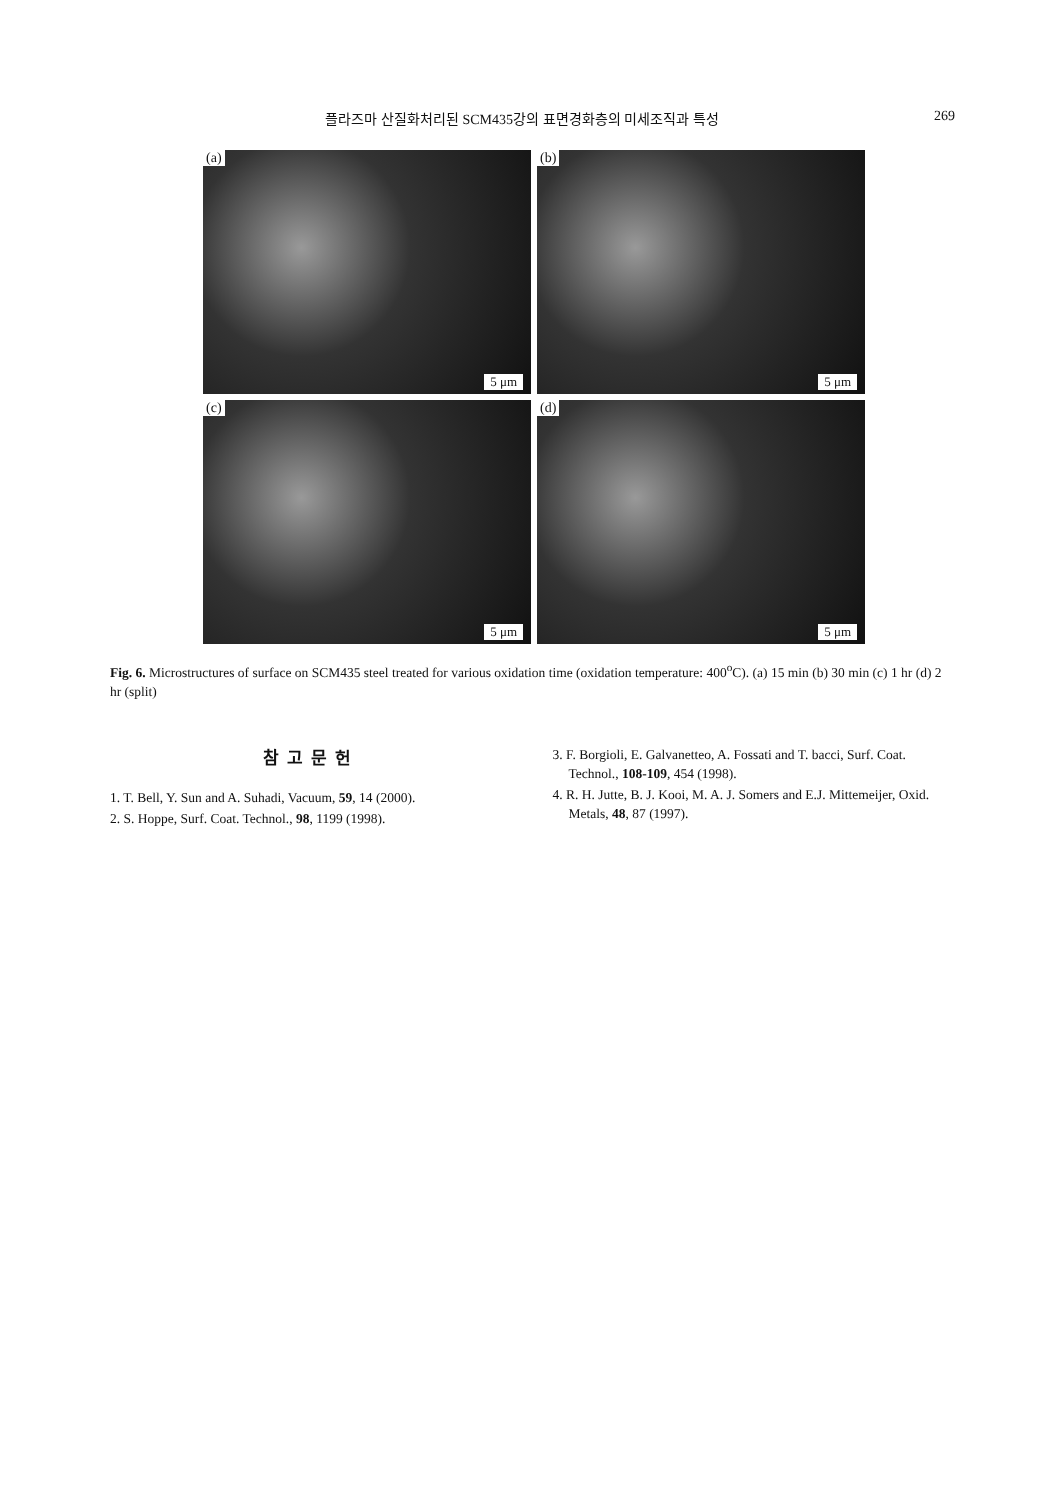플라즈마 산질화처리된 SCM435강의 표면경화층의 미세조직과 특성
269
(a)
5 μm
(b)
5 μm
(c)
5 μm
(d)
5 μm
Fig. 6. Microstructures of surface on SCM435 steel treated for various oxidation time (oxidation temperature: 400<sup>o</sup>C). (a) 15 min (b) 30 min (c) 1 hr (d) 2 hr (split)
참고문헌
1. T. Bell, Y. Sun and A. Suhadi, Vacuum, 59, 14 (2000).
2. S. Hoppe, Surf. Coat. Technol., 98, 1199 (1998).
3. F. Borgioli, E. Galvanetteo, A. Fossati and T. bacci, Surf. Coat. Technol., 108-109, 454 (1998).
4. R. H. Jutte, B. J. Kooi, M. A. J. Somers and E.J. Mittemeijer, Oxid. Metals, 48, 87 (1997).